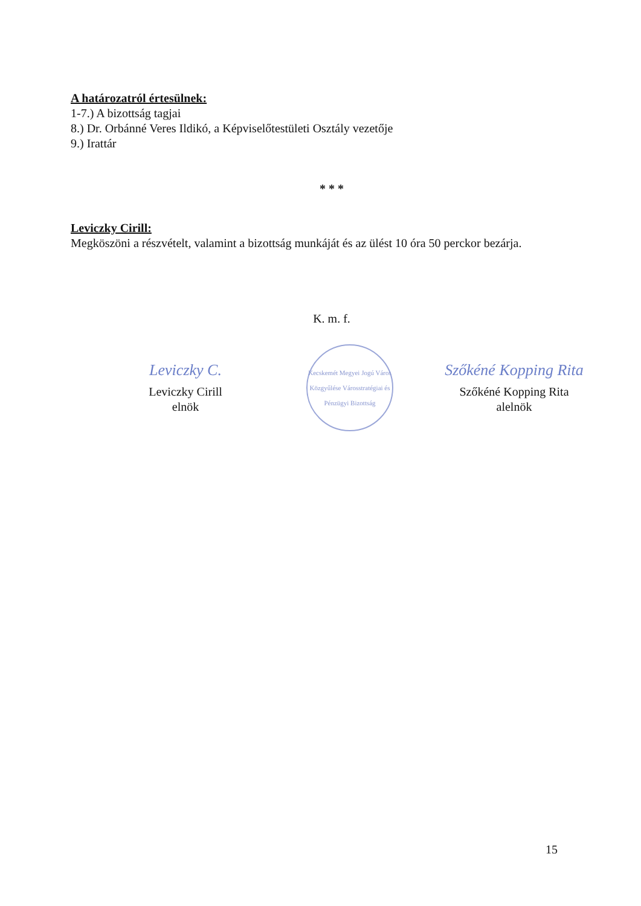A határozatról értesülnek:
1-7.) A bizottság tagjai
8.) Dr. Orbánné Veres Ildikó, a Képviselőtestületi Osztály vezetője
9.) Irattár
* * *
Leviczky Cirill:
Megköszöni a részvételt, valamint a bizottság munkáját és az ülést 10 óra 50 perckor bezárja.
K. m. f.
Leviczky C.
Leviczky Cirill
elnök
Kecskemét Megyei Jogú Város Közgyűlése Városstratégiai és Pénzügyi Bizottság
Szőkéné Kopping Rita
Szőkéné Kopping Rita
alelnök
15